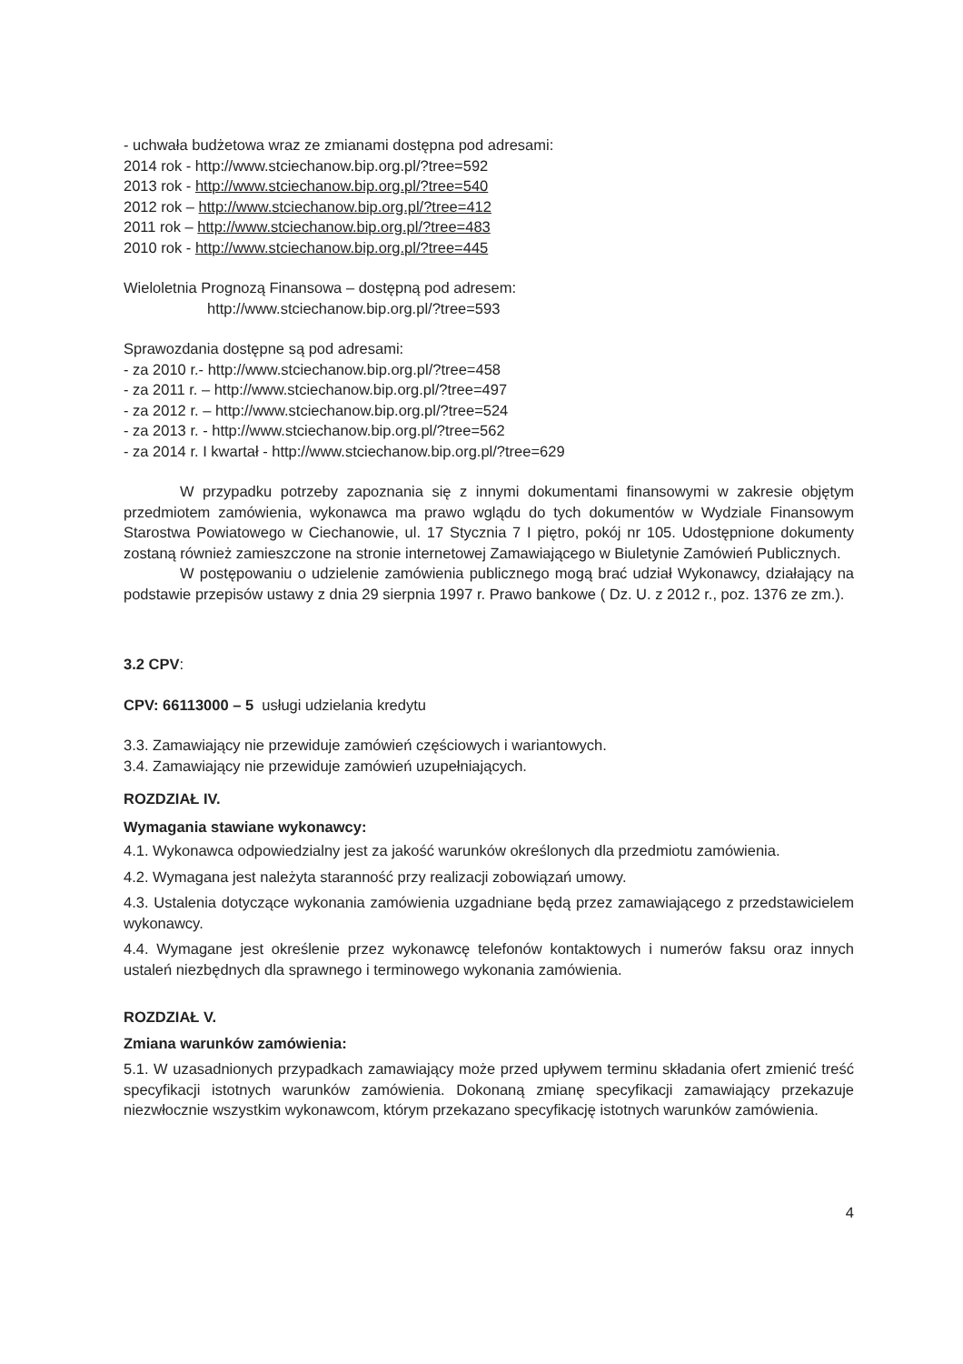- uchwała budżetowa wraz ze zmianami dostępna pod adresami:
2014 rok - http://www.stciechanow.bip.org.pl/?tree=592
2013 rok - http://www.stciechanow.bip.org.pl/?tree=540
2012 rok – http://www.stciechanow.bip.org.pl/?tree=412
2011 rok – http://www.stciechanow.bip.org.pl/?tree=483
2010 rok - http://www.stciechanow.bip.org.pl/?tree=445
Wieloletnia Prognozą Finansowa – dostępną pod adresem:
http://www.stciechanow.bip.org.pl/?tree=593
Sprawozdania dostępne są pod adresami:
- za 2010 r.- http://www.stciechanow.bip.org.pl/?tree=458
- za 2011 r. – http://www.stciechanow.bip.org.pl/?tree=497
- za 2012 r. – http://www.stciechanow.bip.org.pl/?tree=524
- za 2013 r. - http://www.stciechanow.bip.org.pl/?tree=562
- za 2014 r. I kwartał - http://www.stciechanow.bip.org.pl/?tree=629
W przypadku potrzeby zapoznania się z innymi dokumentami finansowymi w zakresie objętym przedmiotem zamówienia, wykonawca ma prawo wglądu do tych dokumentów w Wydziale Finansowym Starostwa Powiatowego w Ciechanowie, ul. 17 Stycznia 7 I piętro, pokój nr 105. Udostępnione dokumenty zostaną również zamieszczone na stronie internetowej Zamawiającego w Biuletynie Zamówień Publicznych.
W postępowaniu o udzielenie zamówienia publicznego mogą brać udział Wykonawcy, działający na podstawie przepisów ustawy z dnia 29 sierpnia 1997 r. Prawo bankowe ( Dz. U. z 2012 r., poz. 1376 ze zm.).
3.2 CPV:
CPV: 66113000 – 5 usługi udzielania kredytu
3.3. Zamawiający nie przewiduje zamówień częściowych i wariantowych.
3.4. Zamawiający nie przewiduje zamówień uzupełniających.
ROZDZIAŁ IV.
Wymagania stawiane wykonawcy:
4.1. Wykonawca odpowiedzialny jest za jakość warunków określonych dla przedmiotu zamówienia.
4.2. Wymagana jest należyta staranność przy realizacji zobowiązań umowy.
4.3. Ustalenia dotyczące wykonania zamówienia uzgadniane będą przez zamawiającego z przedstawicielem wykonawcy.
4.4. Wymagane jest określenie przez wykonawcę telefonów kontaktowych i numerów faksu oraz innych ustaleń niezbędnych dla sprawnego i terminowego wykonania zamówienia.
ROZDZIAŁ V.
Zmiana warunków zamówienia:
5.1. W uzasadnionych przypadkach zamawiający może przed upływem terminu składania ofert zmienić treść specyfikacji istotnych warunków zamówienia. Dokonaną zmianę specyfikacji zamawiający przekazuje niezwłocznie wszystkim wykonawcom, którym przekazano specyfikację istotnych warunków zamówienia.
4